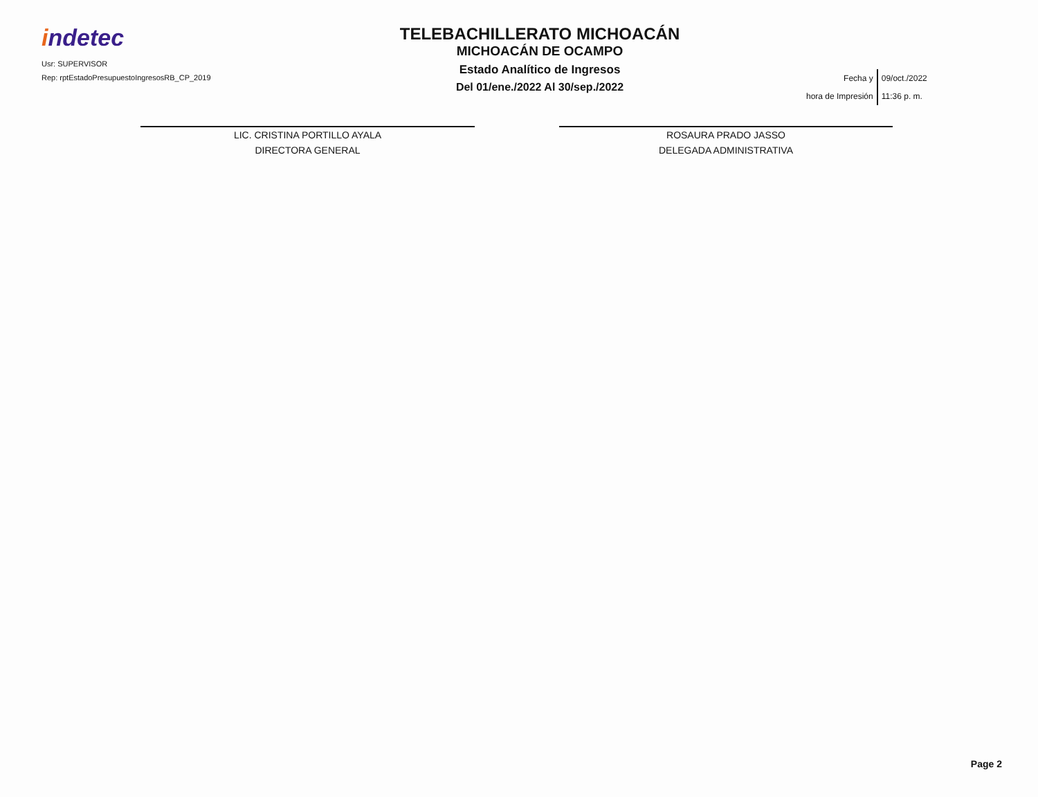indetec
Usr: SUPERVISOR
Rep: rptEstadoPresupuestoIngresosRB_CP_2019
TELEBACHILLERATO MICHOACÁN
MICHOACÁN DE OCAMPO
Estado Analítico de Ingresos
Del 01/ene./2022 Al 30/sep./2022
| Fecha y | 09/oct./2022 |
| hora de Impresión | 11:36 p. m. |
LIC. CRISTINA PORTILLO AYALA
DIRECTORA GENERAL
ROSAURA PRADO JASSO
DELEGADA ADMINISTRATIVA
Page 2